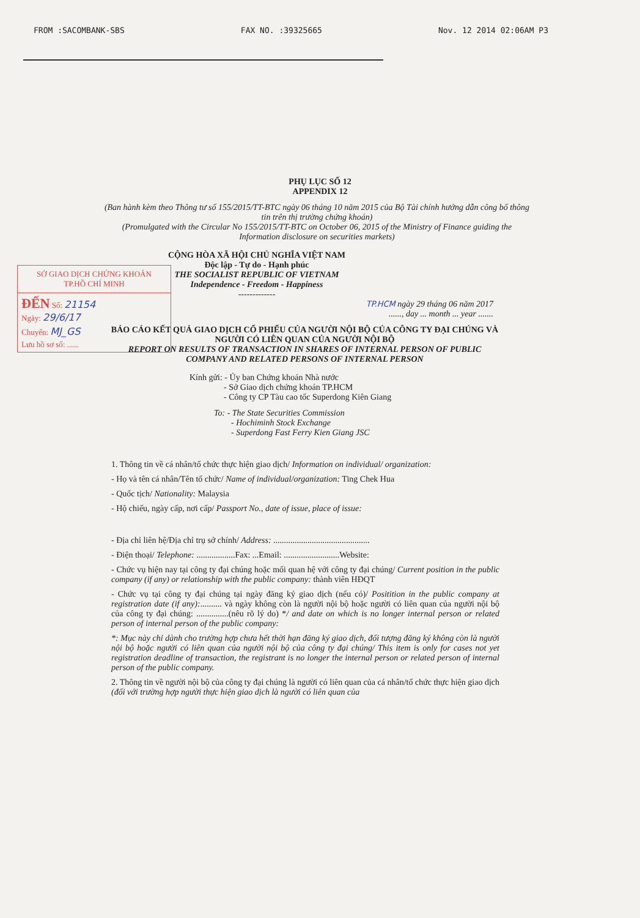FROM :SACOMBANK-SBS FAX NO. :39325665 Nov. 12 2014 02:06AM P3
PHỤ LỤC SỐ 12
APPENDIX 12
(Ban hành kèm theo Thông tư số 155/2015/TT-BTC ngày 06 tháng 10 năm 2015 của Bộ Tài chính hướng dẫn công bố thông tin trên thị trường chứng khoán)
(Promulgated with the Circular No 155/2015/TT-BTC on October 06, 2015 of the Ministry of Finance guiding the Information disclosure on securities markets)
SỞ GIAO DỊCH CHỨNG KHOÁN
TP.HỒ CHÍ MINH
ĐẾN Số: 21154
Ngày: 29/6/17
Chuyển: MJ_GS
Lưu hồ sơ số: ......
CỘNG HÒA XÃ HỘI CHỦ NGHĨA VIỆT NAM
Độc lập - Tự do - Hạnh phúc
THE SOCIALIST REPUBLIC OF VIETNAM
Independence - Freedom - Happiness
-------------
TP.HCM ngày 29 tháng 06 năm 2017
......, day ... month ... year .......
BÁO CÁO KẾT QUẢ GIAO DỊCH CỔ PHIẾU CỦA NGƯỜI NỘI BỘ CỦA CÔNG TY ĐẠI CHÚNG VÀ NGƯỜI CÓ LIÊN QUAN CỦA NGƯỜI NỘI BỘ
REPORT ON RESULTS OF TRANSACTION IN SHARES OF INTERNAL PERSON OF PUBLIC COMPANY AND RELATED PERSONS OF INTERNAL PERSON
Kính gửi: - Ủy ban Chứng khoán Nhà nước
    - Sở Giao dịch chứng khoán TP.HCM
    - Công ty CP Tàu cao tốc Superdong Kiên Giang
To: - The State Securities Commission
  - Hochiminh Stock Exchange
  - Superdong Fast Ferry Kien Giang JSC
1. Thông tin về cá nhân/tổ chức thực hiện giao dịch/ Information on individual/ organization:
- Họ và tên cá nhân/Tên tổ chức/ Name of individual/organization: Ting Chek Hua
- Quốc tịch/ Nationality: Malaysia
- Hộ chiếu, ngày cấp, nơi cấp/ Passport No., date of issue, place of issue:
- Địa chỉ liên hệ/Địa chỉ trụ sở chính/ Address: .............................................
- Điện thoại/ Telephone: ..................Fax: ...Email: ..........................Website:
- Chức vụ hiện nay tại công ty đại chúng hoặc mối quan hệ với công ty đại chúng/ Current position in the public company (if any) or relationship with the public company: thành viên HĐQT
- Chức vụ tại công ty đại chúng tại ngày đăng ký giao dịch (nếu có)/ Positition in the public company at registration date (if any):.......... và ngày không còn là người nội bộ hoặc người có liên quan của người nội bộ của công ty đại chúng: ...............(nêu rõ lý do) */ and date on which is no longer internal person or related person of internal person of the public company:
*: Mục này chỉ dành cho trường hợp chưa hết thời hạn đăng ký giao dịch, đối tượng đăng ký không còn là người nội bộ hoặc người có liên quan của người nội bộ của công ty đại chúng/ This item is only for cases not yet registration deadline of transaction, the registrant is no longer the internal person or related person of internal person of the public company.
2. Thông tin về người nội bộ của công ty đại chúng là người có liên quan của cá nhân/tổ chức thực hiện giao dịch (đối với trường hợp người thực hiện giao dịch là người có liên quan của